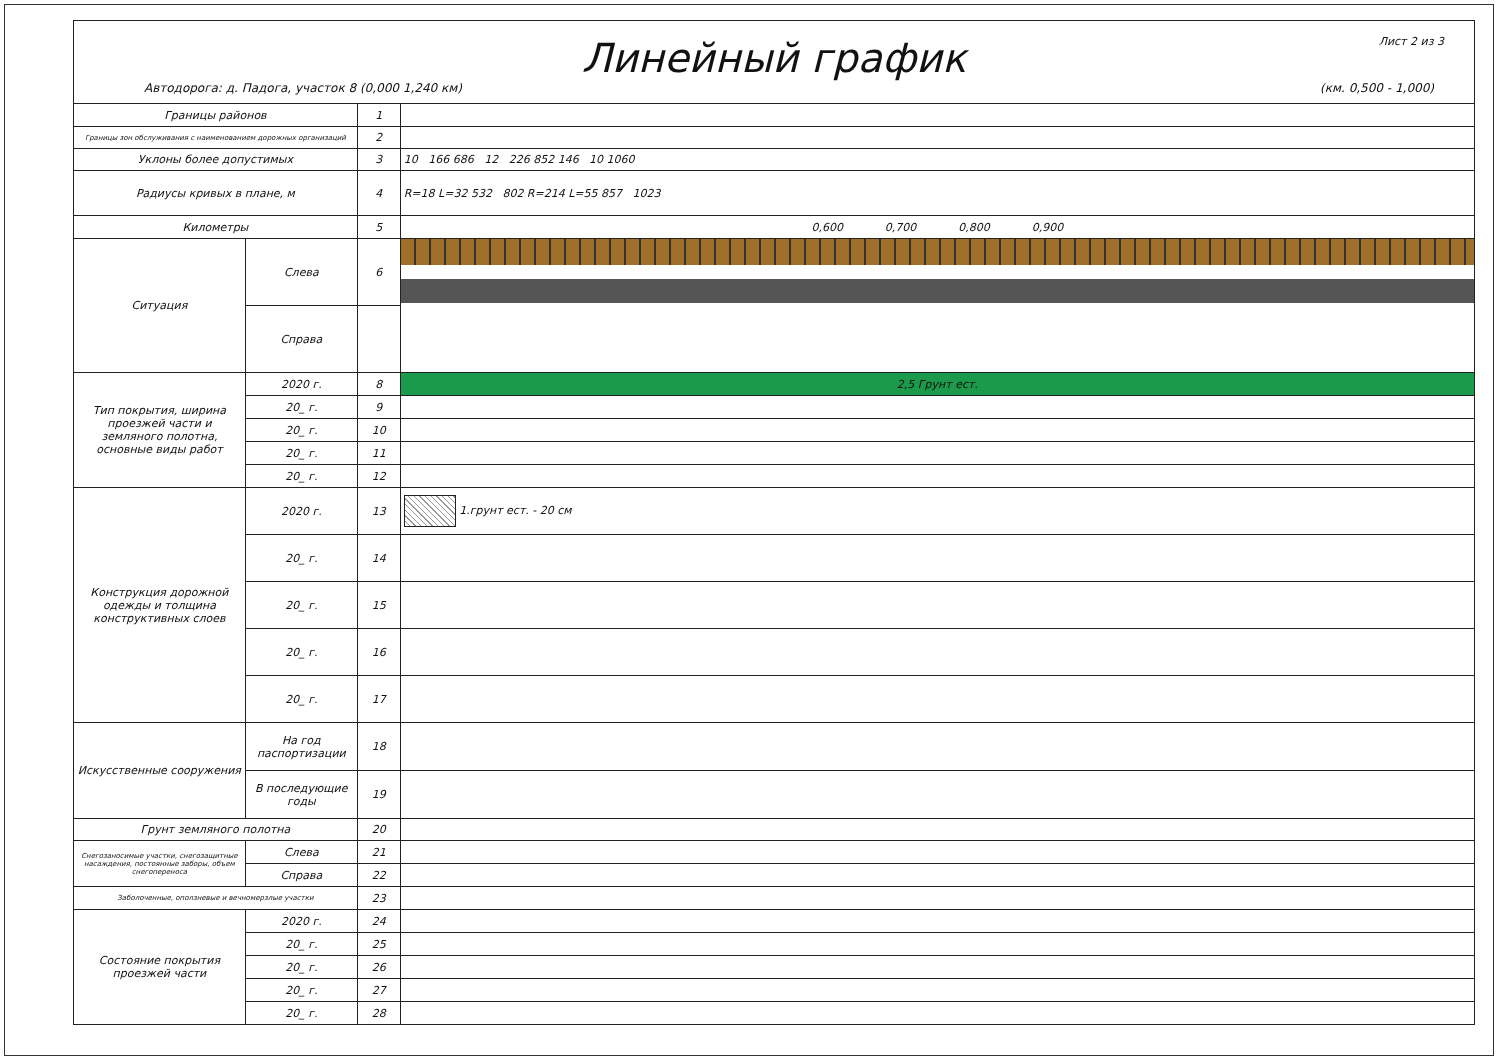Лист 2 из 3
Линейный график
Автодорога: д. Падога, участок 8 (0,000 1,240 км) (км. 0,500 - 1,000)
| Границы районов | | 1 | |
| Границы зон обслуживания с наименованием дорожных организаций | | 2 | |
| Уклоны более допустимых | | 3 | 10 166 686 12 226 852 146 10 1060 |
| Радиусы кривых в плане, м | | 4 | R=18 L=32 532 802 R=214 L=55 857 1023 |
| Километры | | 5 | 0,600 0,700 0,800 0,900 |
| Ситуация | Слева | 6 | |
| | Справа | | |
| Тип покрытия, ширина проезжей части и земляного полотна, основные виды работ | 2020 г. | 8 | 2,5 Грунт ест. |
| | 20_ г. | 9 | |
| | 20_ г. | 10 | |
| | 20_ г. | 11 | |
| | 20_ г. | 12 | |
| Конструкция дорожной одежды и толщина конструктивных слоев | 2020 г. | 13 | 1.грунт ест. - 20 см |
| | 20_ г. | 14 | |
| | 20_ г. | 15 | |
| | 20_ г. | 16 | |
| | 20_ г. | 17 | |
| Искусственные сооружения | На год паспортизации | 18 | |
| | В последующие годы | 19 | |
| Грунт земляного полотна | | 20 | |
| Снегозаносимые участки, снегозащитные насаждения, постоянные заборы, объем снегопереноса | Слева | 21 | |
| | Справа | 22 | |
| Заболоченные, оползневые и вечномерзлые участки | | 23 | |
| Состояние покрытия проезжей части | 2020 г. | 24 | |
| | 20_ г. | 25 | |
| | 20_ г. | 26 | |
| | 20_ г. | 27 | |
| | 20_ г. | 28 | |